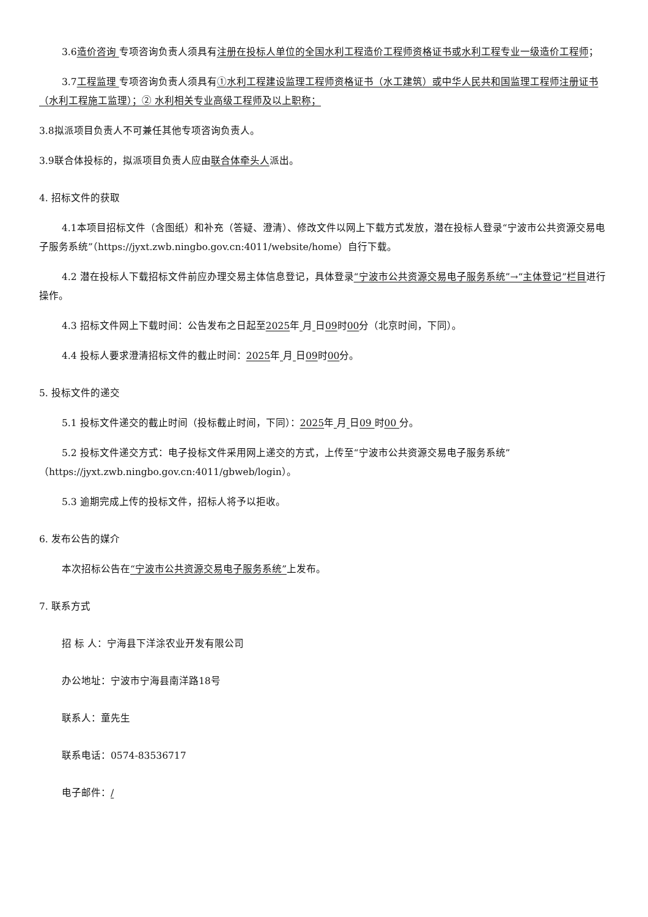3.6造价咨询 专项咨询负责人须具有注册在投标人单位的全国水利工程造价工程师资格证书或水利工程专业一级造价工程师；
3.7工程监理 专项咨询负责人须具有①水利工程建设监理工程师资格证书（水工建筑）或中华人民共和国监理工程师注册证书（水利工程施工监理）；② 水利相关专业高级工程师及以上职称；
3.8拟派项目负责人不可兼任其他专项咨询负责人。
3.9联合体投标的，拟派项目负责人应由联合体牵头人派出。
4. 招标文件的获取
4.1本项目招标文件（含图纸）和补充（答疑、澄清）、修改文件以网上下载方式发放，潜在投标人登录“宁波市公共资源交易电子服务系统”（https://jyxt.zwb.ningbo.gov.cn:4011/website/home）自行下载。
4.2 潜在投标人下载招标文件前应办理交易主体信息登记，具体登录“宁波市公共资源交易电子服务系统”→“主体登记”栏目进行操作。
4.3 招标文件网上下载时间：公告发布之日起至2025年 月 日09时00分（北京时间，下同）。
4.4 投标人要求澄清招标文件的截止时间：2025年 月 日09时00分。
5. 投标文件的递交
5.1 投标文件递交的截止时间（投标截止时间，下同）：2025年 月 日09 时00 分。
5.2 投标文件递交方式：电子投标文件采用网上递交的方式，上传至“宁波市公共资源交易电子服务系统”（https://jyxt.zwb.ningbo.gov.cn:4011/gbweb/login）。
5.3 逾期完成上传的投标文件，招标人将予以拒收。
6. 发布公告的媒介
本次招标公告在“宁波市公共资源交易电子服务系统”上发布。
7. 联系方式
招 标 人：宁海县下洋涂农业开发有限公司
办公地址：宁波市宁海县南洋路18号
联系人：童先生
联系电话：0574-83536717
电子邮件：/